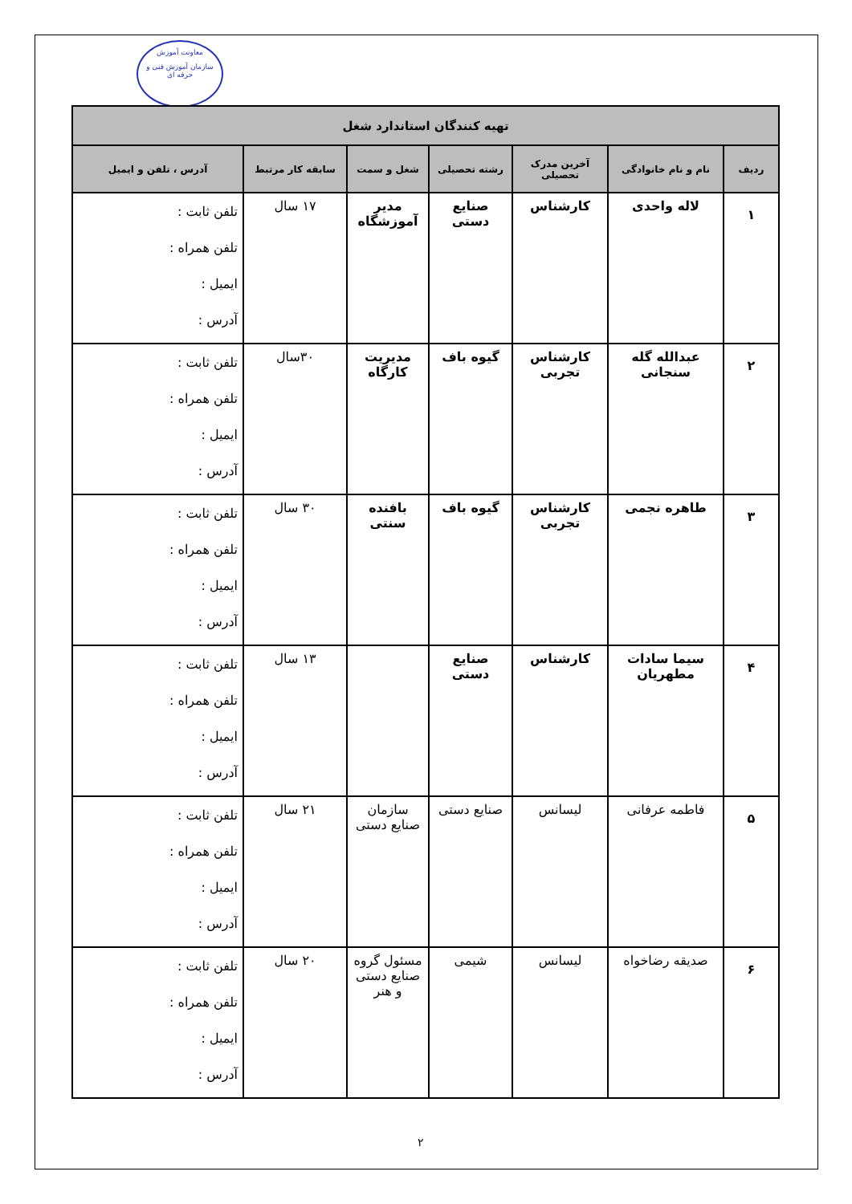معاونت آموزش
سازمان آموزش فنی و حرفه ای
| تهیه کنندگان استاندارد شغل | | | | | | |
| --- | --- | --- | --- | --- | --- | --- |
| ردیف | نام و نام خانوادگی | آخرین مدرک تحصیلی | رشته تحصیلی | شغل و سمت | سابقه کار مرتبط | آدرس ، تلفن و ایمیل |
| ۱ | لاله واحدی | کارشناس | صنایع دستی | مدیر آموزشگاه | ۱۷ سال | تلفن ثابت : تلفن همراه : ایمیل : آدرس : |
| ۲ | عبدالله گله سنجانی | کارشناس تجربی | گیوه باف | مدیریت کارگاه | ۳۰سال | تلفن ثابت : تلفن همراه : ایمیل : آدرس : |
| ۳ | طاهره نجمی | کارشناس تجربی | گیوه باف | بافنده سنتی | ۳۰ سال | تلفن ثابت : تلفن همراه : ایمیل : آدرس : |
| ۴ | سیما سادات مطهریان | کارشناس | صنایع دستی | | ۱۳ سال | تلفن ثابت : تلفن همراه : ایمیل : آدرس : |
| ۵ | فاطمه عرفانی | لیسانس | صنایع دستی | سازمان صنایع دستی | ۲۱ سال | تلفن ثابت : تلفن همراه : ایمیل : آدرس : |
| ۶ | صدیقه رضاخواه | لیسانس | شیمی | مسئول گروه صنایع دستی و هنر | ۲۰ سال | تلفن ثابت : تلفن همراه : ایمیل : آدرس : |
۲